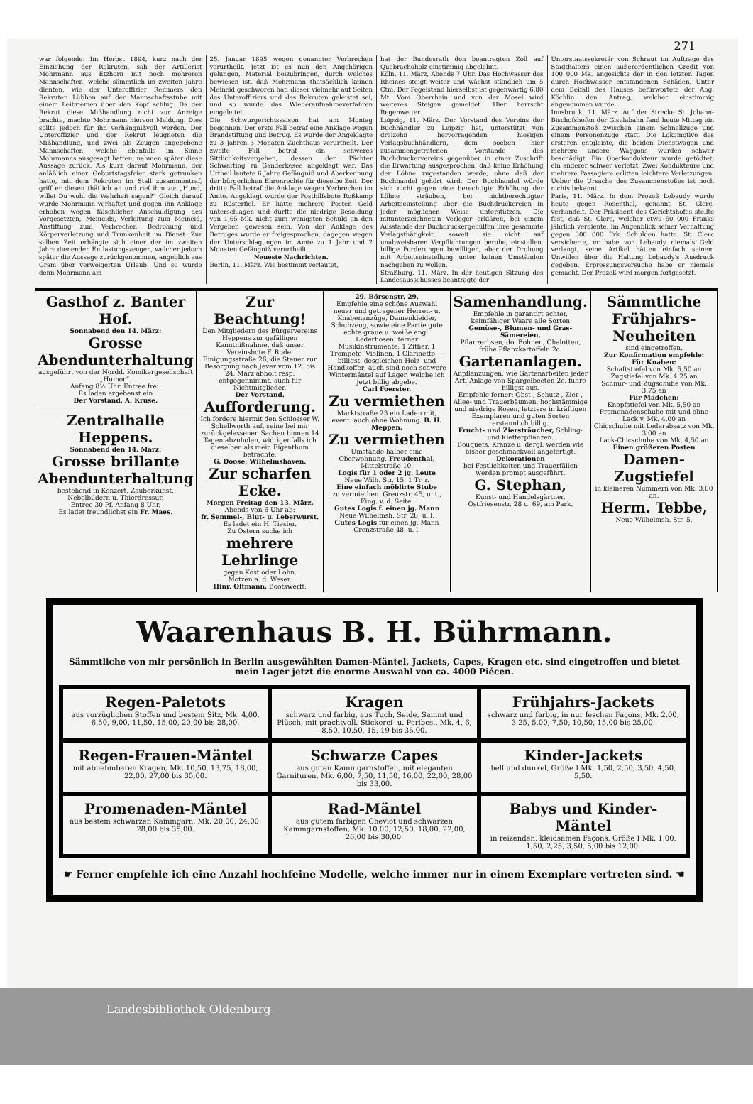271
war folgende: Im Herbst 1894, kurz nach der Einziehung der Rekruten, sah der Artillerist Mohrmann aus Etzhorn mit noch mehreren Mannschaften, welche sämmtlich im zweiten Jahre dienten, wie der Unteroffizier Remmers den Rekruten Lübben auf der Mannschaftsstube mit einem Leibriemen über den Kopf schlug. Da der Rekrut diese Mißhandlung nicht zur Anzeige brachte, machte Mohrmann hiervon Meldung. Dies sollte jedoch für ihn verhängnißvoll werden. Der Unteroffizier und der Rekrut leugneten die Mißhandlung, und zwei als Zeugen angegebene Mannschaften, welche ebenfalls im Sinne Mohrmanns ausgesagt hatten, nahmen später diese Aussage zurück. Als kurz darauf Mohrmann, der anläßlich einer Geburtstagsfeier stark getrunken hatte, mit dem Rekruten im Stall zusammentraf, griff er diesen thätlich an und rief ihm zu: „Hund, willst Du wohl die Wahrheit sagen?“ Gleich darauf wurde Mohrmann verhaftet und gegen ihn Anklage erhoben wegen fälschlicher Anschuldigung des Vorgesetzten, Meineids, Verleitung zum Meineid, Anstiftung zum Verbrechen, Bedrohung und Körperverletzung und Trunkenheit im Dienst. Zur selben Zeit erhängte sich einer der im zweiten Jahre dienenden Entlastungszeugen, welcher jedoch später die Aussage zurückgenommen, angeblich aus Gram über verweigerten Urlaub. Und so wurde denn Mohrmann am
25. Januar 1895 wegen genannter Verbrechen verurtheilt. Jetzt ist es nun den Angehörigen gelungen, Material beizubringen, durch welches bewiesen ist, daß Mohrmann thatsächlich keinen Meineid geschworen hat, dieser vielmehr auf Seiten des Unteroffiziers und des Rekruten geleistet sei, und so wurde das Wiederaufnahmeverfahren eingeleitet.
Die Schwurgerichtssaison hat am Montag begonnen. Der erste Fall betraf eine Anklage wegen Brandstiftung und Betrug. Es wurde der Angeklagte zu 3 Jahren 3 Monaten Zuchthaus verurtheilt. Der zweite Fall betraf ein schweres Sittlichkeitsvergehen, dessen der Pächter Schwarting zu Ganderkesee angeklagt war. Das Urtheil lautete 6 Jahre Gefängniß und Aberkennung der bürgerlichen Ehrenrechte für dieselbe Zeit. Der dritte Fall betraf die Anklage wegen Verbrechen im Amte. Angeklagt wurde der Posthilfsbote Roßkamp zu Rüsterfiel. Er hatte mehrere Posten Geld unterschlagen und dürfte die niedrige Besoldung von 1,65 Mk. nicht zum wenigsten Schuld an den Vergehen gewesen sein. Von der Anklage des Betruges wurde er freigesprochen, dagegen wegen der Unterschlagungen im Amte zu 1 Jahr und 2 Monaten Gefängniß verurtheilt.
Neueste Nachrichten.Berlin, 11. März. Wie bestimmt verlautet,
hat der Bundesrath den beantragten Zoll auf Quebrachoholz einstimmig abgelehnt.
Köln, 11. März, Abends 7 Uhr. Das Hochwasser des Rheines steigt weiter und wächst stündlich um 5 Ctm. Der Pegelstand hierselbst ist gegenwärtig 6,80 Mt. Vom Oberrhein und von der Mosel wird weiteres Steigen gemeldet. Hier herrscht Regenwetter.
Leipzig, 11. März. Der Vorstand des Vereins der Buchhändler zu Leipzig hat, unterstützt von dreizehn hervorragenden hiesigen Verlagsbuchhändlern, dem soeben hier zusammengetretenen Vorstande des Buchdruckervereins gegenüber in einer Zuschrift die Erwartung ausgesprochen, daß keine Erhöhung der Löhne zugestanden werde, ohne daß der Buchhandel gehört wird. Der Buchhandel würde sich nicht gegen eine berechtigte Erhöhung der Löhne sträuben, bei nichtberechtigter Arbeitseinstellung aber die Buchdruckereien in jeder möglichen Weise unterstützen. Die mitunterzeichneten Verleger erklären, bei einem Ausstande der Buchdruckergehülfen ihre gesammte Verlagsthätigkeit, soweit sie nicht auf unabweisbaren Verpflichtungen beruhe, einstellen, billige Forderungen bewilligen, aber der Drohung mit Arbeitseinstellung unter keinen Umständen nachgeben zu wollen.
Straßburg, 11. März. In der heutigen Sitzung des Landesausschusses beantragte der
Unterstaatssekretär von Schraut im Auftrage des Stadthalters einen außerordentlichen Credit von 100 000 Mk. angesichts der in den letzten Tagen durch Hochwasser entstandenen Schäden. Unter dem Beifall des Hauses befürwortete der Abg. Köchlin den Antrag, welcher einstimmig angenommen wurde.
Innsbruck, 11. März. Auf der Strecke St. Johann-Bischofshofen der Giselabahn fand heute Mittag ein Zusammenstoß zwischen einem Schnellzuge und einem Personenzuge statt. Die Lokomotive des ersteren entgleiste, die beiden Dienstwagen und mehrere andere Waggons wurden schwer beschädigt. Ein Oberkondukteur wurde getödtet, ein anderer schwer verletzt. Zwei Kondukteure und mehrere Passagiere erlitten leichtere Verletzungen. Ueber die Ursache des Zusammenstoßes ist noch nichts bekannt.
Paris, 11. März. In dem Prozeß Lebaudy wurde heute gegen Rosenthal, genannt St. Clerc, verhandelt. Der Präsident des Gerichtshofes stellte fest, daß St. Clerc, welcher etwa 50 000 Franks jährlich verdiente, im Augenblick seiner Verhaftung gegen 300 000 Frk. Schulden hatte. St. Clerc versicherte, er habe von Lebaudy niemals Geld verlangt, seine Artikel hätten einfach seinem Unwillen über die Haltung Lebaudy's Ausdruck gegeben. Erpressungsversuche habe er niemals gemacht. Der Prozeß wird morgen fortgesetzt.
Gasthof z. Banter Hof.
Sonnabend den 14. März:
Grosse Abendunterhaltung
ausgeführt von der Nordd. Komikergesellschaft „Humor“.
Anfang 8½ Uhr. Entree frei.
Es laden ergebenst ein
Der Vorstand. A. Kruse.
Zentralhalle Heppens.
Sonnabend den 14. März:
Grosse brillante Abendunterhaltung
bestehend in Konzert, Zauberkunst, Nebelbildern u. Thierdressur.
Entree 30 Pf. Anfang 8 Uhr.
Es ladet freundlichst ein Fr. Maes.
Zur Beachtung!
Den Mitgliedern des Bürgervereins Heppens zur gefälligen Kenntnißnahme, daß unser Vereinsbote F. Rode, Einigungsstraße 26, die Steuer zur Besorgung nach Jever vom 12. bis 24. März abholt resp. entgegennimmt, auch für Nichtmitglieder.
Der Vorstand.
Aufforderung.
Ich fordere hiermit den Schlosser W. Schellworth auf, seine bei mir zurückgelassenen Sachen binnen 14 Tagen abzuholen, widrigenfalls ich dieselben als mein Eigenthum betrachte.
G. Doose, Wilhelmshaven.
Zur scharfen Ecke.
Morgen Freitag den 13. März, Abends von 6 Uhr ab:
fr. Semmel-, Blut- u. Leberwurst.
Es ladet ein H. Tiesler.
Zu Ostern suche ich
mehrere Lehrlinge
gegen Kost oder Lohn.
Motzen a. d. Weser.
Hinr. Oltmann, Bootswerft.
29. Börsenstr. 29.
Empfehle eine schöne Auswahl neuer und getragener Herren- u. Knabenanzüge, Damenkleider, Schuhzeug, sowie eine Partie gute echte graue u. weiße engl. Lederhosen, ferner Musikinstrumente: 1 Zither, 1 Trompete, Violinen, 1 Clarinette — billigst, desgleichen Holz- und Handkoffer; auch sind noch schwere Wintermäntel auf Lager, welche ich jetzt billig abgebe.
Carl Foerster.
Zu vermiethen
Marktstraße 23 ein Laden mit, event. auch ohne Wohnung. B. H. Meppen.
Zu vermiethen
Umstände halber eine Oberwohnung. Freudenthal, Mittelstraße 10.
Logis für 1 oder 2 jg. Leute
Neue Wilh. Str. 15, 1 Tr. r.
Eine einfach möblirte Stube
zu vermiethen. Grenzstr. 45, unt., Eing. v. d. Seite.
Gutes Logis f. einen jg. Mann
Neue Wilhelmsh. Str. 28, u. l.
Gutes Logis für einen jg. Mann Grenzstraße 48, u. l.
Samenhandlung.
Empfehle in garantirt echter, keimfähiger Waare alle Sorten
Gemüse-, Blumen- und Gras-Sämereien,
Pflanzerbsen, do. Bohnen, Chalotten, frühe Pflanzkartoffeln 2c.
Gartenanlagen.
Anpflanzungen, wie Gartenarbeiten jeder Art, Anlage von Spargelbeeten 2c. führe billigst aus.
Empfehle ferner: Obst-, Schutz-, Zier-, Allee- und Trauerbäumen, hochstämmige und niedrige Rosen, letztere in kräftigen Exemplaren und guten Sorten erstaunlich billig.
Frucht- und Ziersträucher, Schling- und Kletterpflanzen.
Bouquets, Kränze u. dergl. werden wie bisher geschmackvoll angefertigt.
Dekorationen
bei Festlichkeiten und Trauerfällen werden prompt ausgeführt.
G. Stephan,
Kunst- und Handelsgärtner, Ostfriesenstr. 28 u. 69, am Park.
Sämmtliche Frühjahrs-Neuheiten
sind eingetroffen.
Zur Konfirmation empfehle:
Für Knaben:
Schaftstiefel von Mk. 5,50 an
Zugstiefel von Mk. 4,25 an
Schnür- und Zugschuhe von Mk. 3,75 an
Für Mädchen:
Knopfstiefel von Mk. 5,50 an
Promenadenschuhe mit und ohne Lack v. Mk. 4,00 an
Chicschuhe mit Lederabsatz von Mk. 3,00 an
Lack-Chicschuhe von Mk. 4,50 an
Einen größeren Posten
Damen-Zugstiefel
in kleineren Nummern von Mk. 3,00 an.
Herm. Tebbe,
Neue Wilhelmsh. Str. 5.
Waarenhaus B. H. Bührmann.
Sämmtliche von mir persönlich in Berlin ausgewählten Damen-Mäntel, Jackets, Capes, Kragen etc. sind eingetroffen und bietet mein Lager jetzt die enorme Auswahl von ca. 4000 Piécen.
Regen-Paletots
aus vorzüglichen Stoffen und bestem Sitz, Mk. 4,00, 6,50, 9,00, 11,50, 15,00, 20,00 bis 28,00.
Kragen
schwarz und farbig, aus Tuch, Seide, Sammt und Plüsch, mit prachtvoll. Stickerei- u. Perlbes., Mk. 4, 6, 8,50, 10,50, 15, 19 bis 36,00.
Frühjahrs-Jackets
schwarz und farbig, in nur feschen Façons, Mk. 2,00, 3,25, 5,00, 7,50, 10,50, 15,00 bis 25,00.
Regen-Frauen-Mäntel
mit abnehmbaren Kragen, Mk. 10,50, 13,75, 18,00, 22,00, 27,00 bis 35,00.
Schwarze Capes
aus guten Kammgarnstoffen, mit eleganten Garnituren, Mk. 6,00, 7,50, 11,50, 16,00, 22,00, 28,00 bis 33,00.
Kinder-Jackets
hell und dunkel, Größe I Mk. 1,50, 2,50, 3,50, 4,50, 5,50.
Promenaden-Mäntel
aus bestem schwarzen Kammgarn, Mk. 20,00, 24,00, 28,00 bis 35,00.
Rad-Mäntel
aus gutem farbigen Cheviot und schwarzen Kammgarnstoffen, Mk. 10,00, 12,50, 18,00, 22,00, 26,00 bis 30,00.
Babys und Kinder-Mäntel
in reizenden, kleidsamen Façons, Größe I Mk. 1,00, 1,50, 2,25, 3,50, 5,00 bis 12,00.
☛ Ferner empfehle ich eine Anzahl hochfeine Modelle, welche immer nur in einem Exemplare vertreten sind. ☚
Landesbibliothek Oldenburg